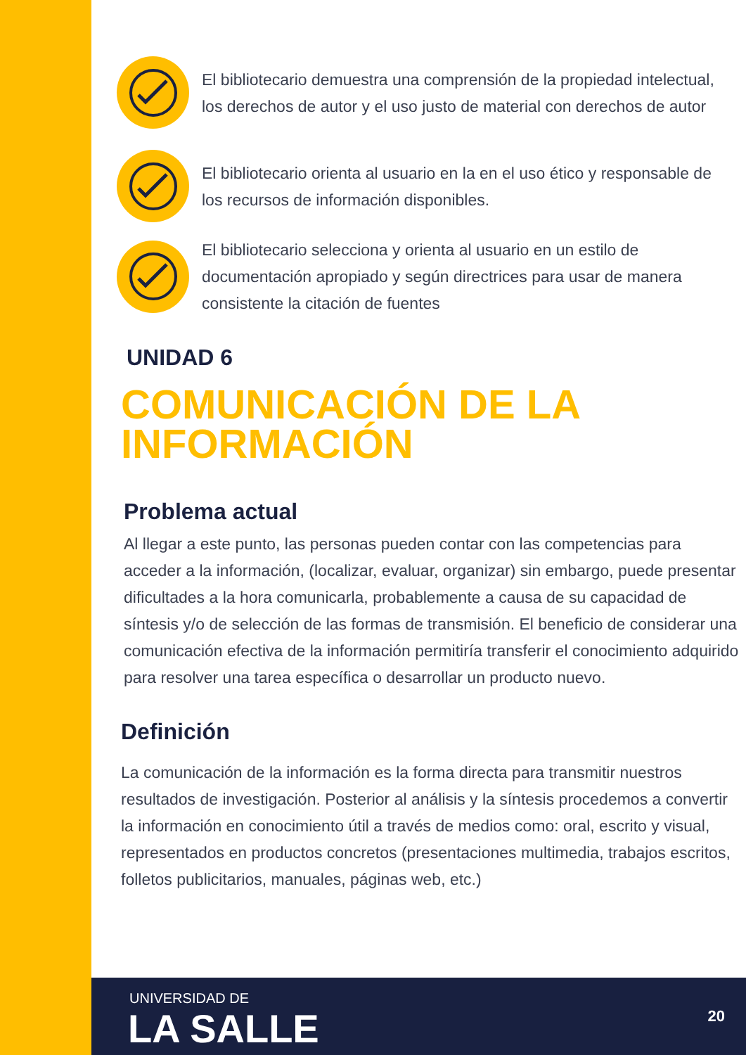El bibliotecario demuestra una comprensión de la propiedad intelectual, los derechos de autor y el uso justo de material con derechos de autor
El bibliotecario orienta al usuario en la en el uso ético y responsable de los recursos de información disponibles.
El bibliotecario selecciona y orienta al usuario en un estilo de documentación apropiado y según directrices para usar de manera consistente la citación de fuentes
UNIDAD 6
COMUNICACIÓN DE LA
INFORMACIÓN
Problema actual
Al llegar a este punto, las personas pueden contar con las competencias para acceder a la información, (localizar, evaluar, organizar) sin embargo, puede presentar dificultades a la hora comunicarla, probablemente a causa de su capacidad de síntesis y/o de selección de las formas de transmisión. El beneficio de considerar una comunicación efectiva de la información permitiría transferir el conocimiento adquirido para resolver una tarea específica o desarrollar un producto nuevo.
Definición
La comunicación de la información es la forma directa para transmitir nuestros resultados de investigación. Posterior al análisis y la síntesis procedemos a convertir la información en conocimiento útil a través de medios como: oral, escrito y visual, representados en productos concretos (presentaciones multimedia, trabajos escritos, folletos publicitarios, manuales, páginas web, etc.)
UNIVERSIDAD DE
LA SALLE 20